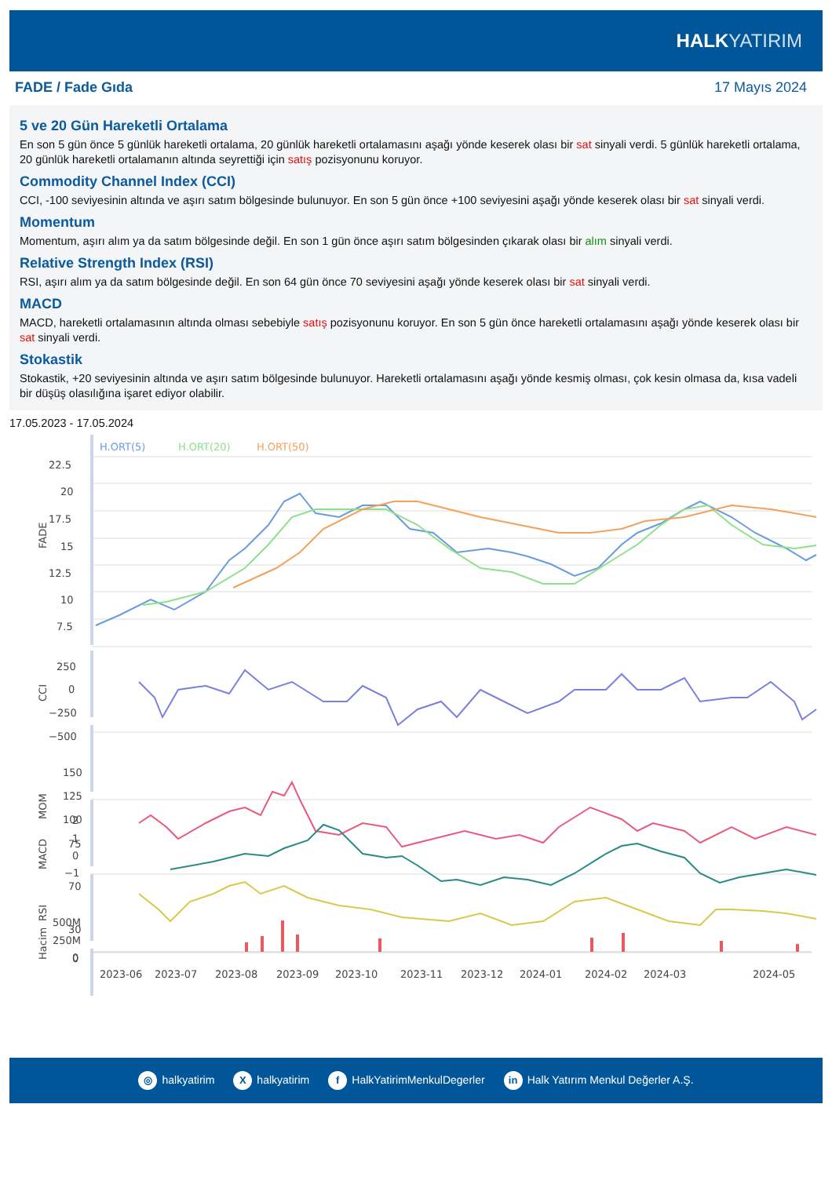HALKYATIRIM
FADE / Fade Gıda 17 Mayıs 2024
5 ve 20 Gün Hareketli Ortalama
En son 5 gün önce 5 günlük hareketli ortalama, 20 günlük hareketli ortalamasını aşağı yönde keserek olası bir sat sinyali verdi. 5 günlük hareketli ortalama, 20 günlük hareketli ortalamanın altında seyrettiği için satış pozisyonunu koruyor.
Commodity Channel Index (CCI)
CCI, -100 seviyesinin altında ve aşırı satım bölgesinde bulunuyor. En son 5 gün önce +100 seviyesini aşağı yönde keserek olası bir sat sinyali verdi.
Momentum
Momentum, aşırı alım ya da satım bölgesinde değil. En son 1 gün önce aşırı satım bölgesinden çıkarak olası bir alım sinyali verdi.
Relative Strength Index (RSI)
RSI, aşırı alım ya da satım bölgesinde değil. En son 64 gün önce 70 seviyesini aşağı yönde keserek olası bir sat sinyali verdi.
MACD
MACD, hareketli ortalamasının altında olması sebebiyle satış pozisyonunu koruyor. En son 5 gün önce hareketli ortalamasını aşağı yönde keserek olası bir sat sinyali verdi.
Stokastik
Stokastik, +20 seviyesinin altında ve aşırı satım bölgesinde bulunuyor. Hareketli ortalamasını aşağı yönde kesmiş olması, çok kesin olmasa da, kısa vadeli bir düşüş olasılığına işaret ediyor olabilir.
17.05.2023 - 17.05.2024
H.ORT(5)
H.ORT(20)
H.ORT(50)
22.5
20
17.5
15
12.5
10
7.5
FADE
250
0
−250
−500
CCI
150
125
100
75
MOM
70
30
0
RSI
2
1
0
−1
MACD
500M
250M
0
Hacim
2023-06
2023-07
2023-08
2023-09
2023-10
2023-11
2023-12
2024-01
2024-02
2024-03
2024-05
◎ halkyatirim X halkyatirim f HalkYatirimMenkulDegerler in Halk Yatırım Menkul Değerler A.Ş.